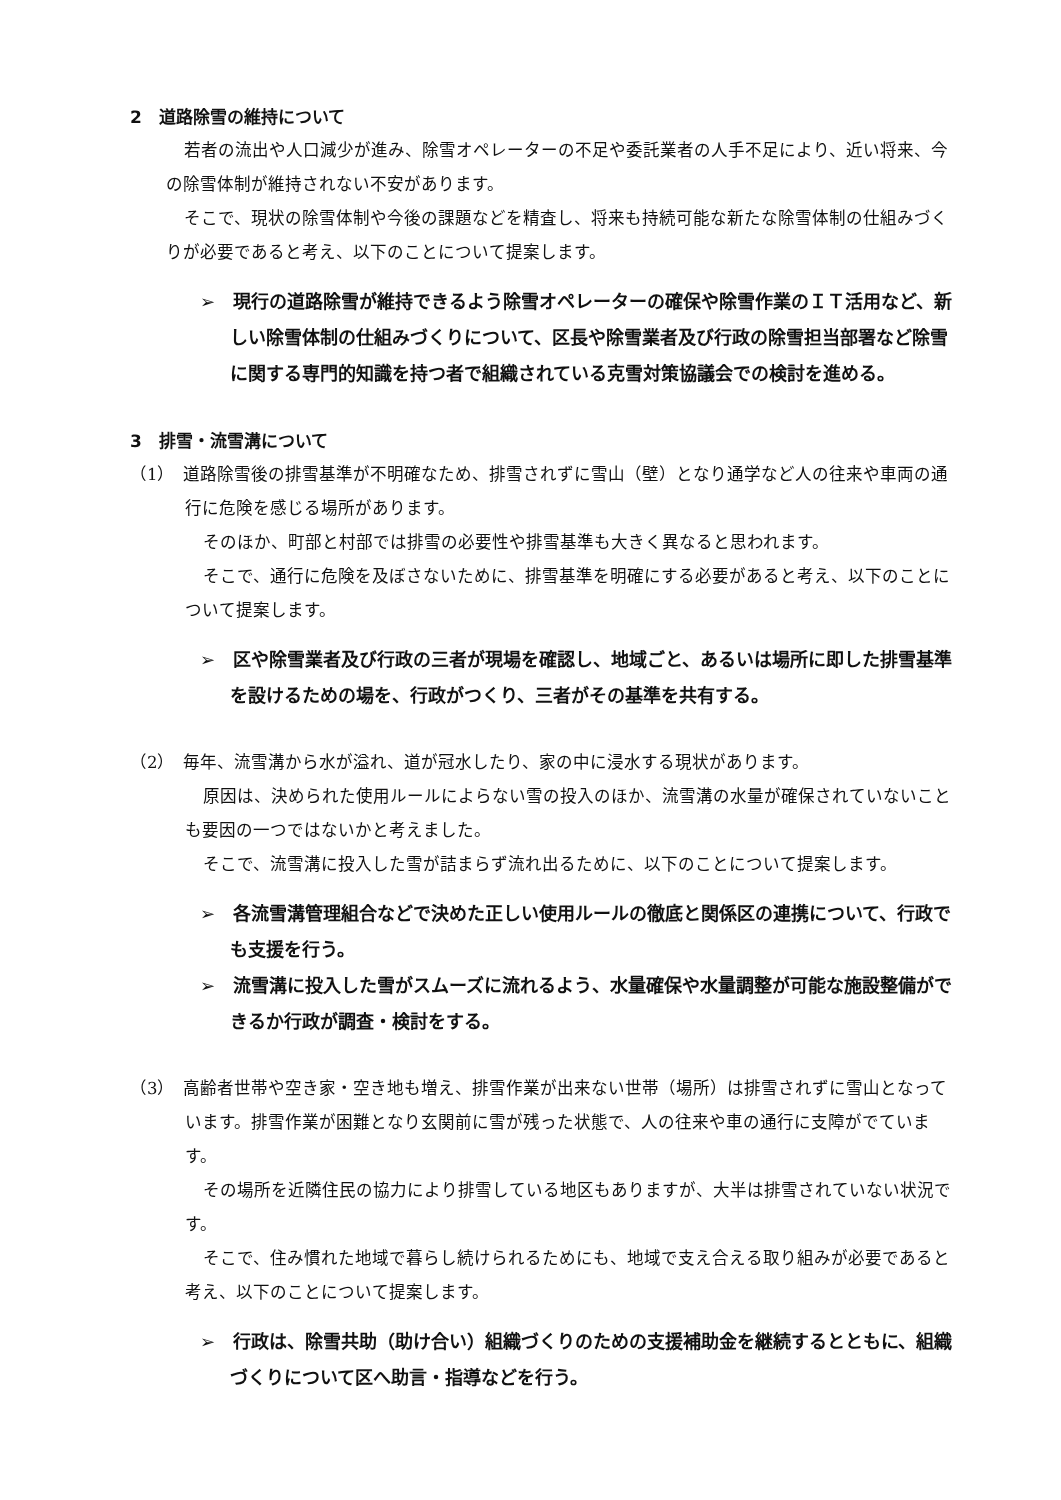2　道路除雪の維持について
若者の流出や人口減少が進み、除雪オペレーターの不足や委託業者の人手不足により、近い将来、今の除雪体制が維持されない不安があります。
そこで、現状の除雪体制や今後の課題などを精査し、将来も持続可能な新たな除雪体制の仕組みづくりが必要であると考え、以下のことについて提案します。
➢　現行の道路除雪が維持できるよう除雪オペレーターの確保や除雪作業のＩＴ活用など、新しい除雪体制の仕組みづくりについて、区長や除雪業者及び行政の除雪担当部署など除雪に関する専門的知識を持つ者で組織されている克雪対策協議会での検討を進める。
3　排雪・流雪溝について
（1）　道路除雪後の排雪基準が不明確なため、排雪されずに雪山（壁）となり通学など人の往来や車両の通行に危険を感じる場所があります。
そのほか、町部と村部では排雪の必要性や排雪基準も大きく異なると思われます。
そこで、通行に危険を及ぼさないために、排雪基準を明確にする必要があると考え、以下のことについて提案します。
➢　区や除雪業者及び行政の三者が現場を確認し、地域ごと、あるいは場所に即した排雪基準を設けるための場を、行政がつくり、三者がその基準を共有する。
（2）　毎年、流雪溝から水が溢れ、道が冠水したり、家の中に浸水する現状があります。
原因は、決められた使用ルールによらない雪の投入のほか、流雪溝の水量が確保されていないことも要因の一つではないかと考えました。
そこで、流雪溝に投入した雪が詰まらず流れ出るために、以下のことについて提案します。
➢　各流雪溝管理組合などで決めた正しい使用ルールの徹底と関係区の連携について、行政でも支援を行う。
➢　流雪溝に投入した雪がスムーズに流れるよう、水量確保や水量調整が可能な施設整備ができるか行政が調査・検討をする。
（3）　高齢者世帯や空き家・空き地も増え、排雪作業が出来ない世帯（場所）は排雪されずに雪山となっています。排雪作業が困難となり玄関前に雪が残った状態で、人の往来や車の通行に支障がでています。
その場所を近隣住民の協力により排雪している地区もありますが、大半は排雪されていない状況です。
そこで、住み慣れた地域で暮らし続けられるためにも、地域で支え合える取り組みが必要であると考え、以下のことについて提案します。
➢　行政は、除雪共助（助け合い）組織づくりのための支援補助金を継続するとともに、組織づくりについて区へ助言・指導などを行う。